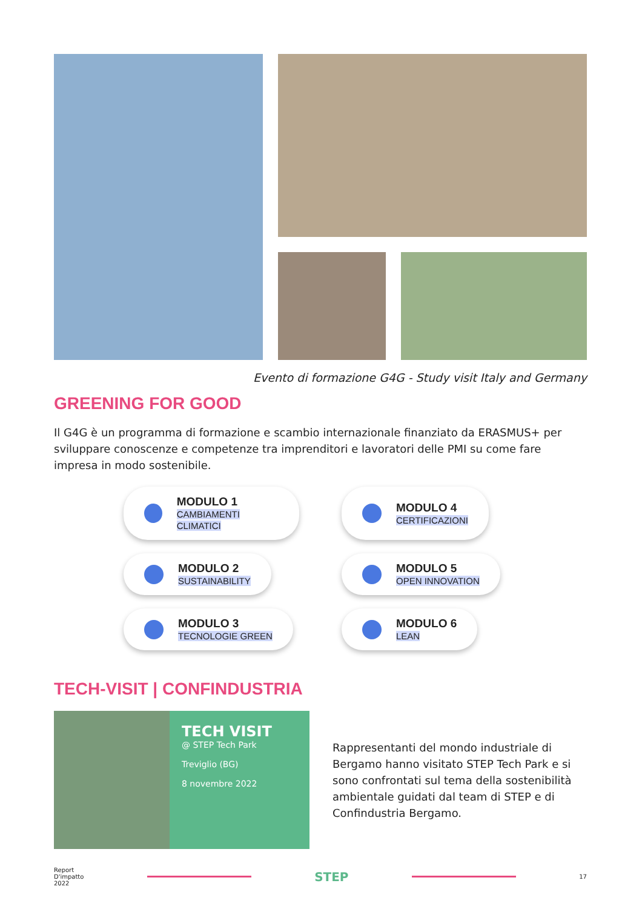Evento di formazione G4G - Study visit Italy and Germany
GREENING FOR GOOD
Il G4G è un programma di formazione e scambio internazionale finanziato da ERASMUS+ per sviluppare conoscenze e competenze tra imprenditori e lavoratori delle PMI su come fare impresa in modo sostenibile.
MODULO 1
CAMBIAMENTI CLIMATICI
MODULO 4
CERTIFICAZIONI
MODULO 2
SUSTAINABILITY
MODULO 5
OPEN INNOVATION
MODULO 3
TECNOLOGIE GREEN
MODULO 6
LEAN
TECH-VISIT | CONFINDUSTRIA
TECH VISIT
@ STEP Tech Park
Treviglio (BG)
8 novembre 2022
Rappresentanti del mondo industriale di Bergamo hanno visitato STEP Tech Park e si sono confrontati sul tema della sostenibilità ambientale guidati dal team di STEP e di Confindustria Bergamo.
Report
D'impatto
2022
STEP
17